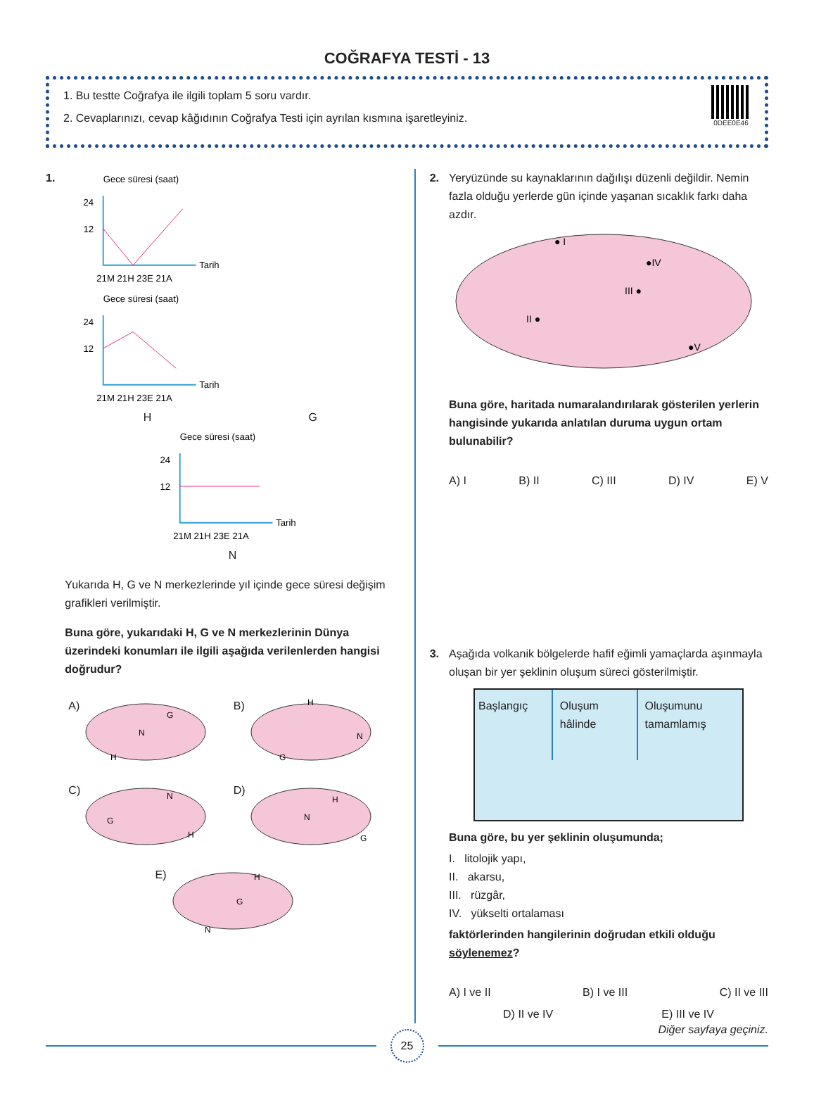COĞRAFYA TESTİ - 13
1. Bu testte Coğrafya ile ilgili toplam 5 soru vardır.
2. Cevaplarınızı, cevap kâğıdının Coğrafya Testi için ayrılan kısmına işaretleyiniz.
0DEE0E46
1.
Gece süresi (saat)
24
12
Tarih
21M 21H 23E 21A
Gece süresi (saat)
24
12
Tarih
21M 21H 23E 21A
H G
Gece süresi (saat)
24
12
Tarih
21M 21H 23E 21A
N
Yukarıda H, G ve N merkezlerinde yıl içinde gece süresi değişim grafikleri verilmiştir.
Buna göre, yukarıdaki H, G ve N merkezlerinin Dünya üzerindeki konumları ile ilgili aşağıda verilenlerden hangisi doğrudur?
A)
G
N
H
B)
H
N
G
C)
N
G
H
D)
H
N
G
E)
H
G
N
2. Yeryüzünde su kaynaklarının dağılışı düzenli değildir. Nemin fazla olduğu yerlerde gün içinde yaşanan sıcaklık farkı daha azdır.
● I
●IV
III ●
II ●
●V
Buna göre, haritada numaralandırılarak gösterilen yerlerin hangisinde yukarıda anlatılan duruma uygun ortam bulunabilir?
A) I B) II C) III D) IV E) V
3. Aşağıda volkanik bölgelerde hafif eğimli yamaçlarda aşınmayla oluşan bir yer şeklinin oluşum süreci gösterilmiştir.
Başlangıç Oluşum hâlinde
Oluşumunu tamamlamış
Buna göre, bu yer şeklinin oluşumunda;
I. litolojik yapı,
II. akarsu,
III. rüzgâr,
IV. yükselti ortalaması
faktörlerinden hangilerinin doğrudan etkili olduğu söylenemez?
A) I ve II B) I ve III C) II ve III
D) II ve IV E) III ve IV
Diğer sayfaya geçiniz.
25